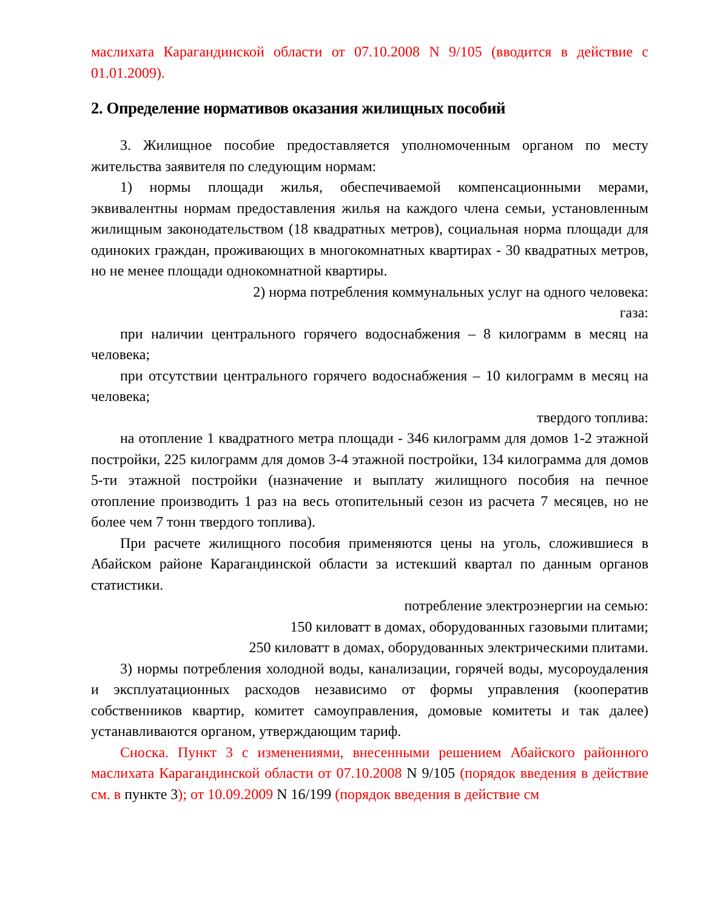маслихата Карагандинской области от 07.10.2008 N 9/105 (вводится в действие с 01.01.2009).
2. Определение нормативов оказания жилищных пособий
3. Жилищное пособие предоставляется уполномоченным органом по месту жительства заявителя по следующим нормам:
1) нормы площади жилья, обеспечиваемой компенсационными мерами, эквивалентны нормам предоставления жилья на каждого члена семьи, установленным жилищным законодательством (18 квадратных метров), социальная норма площади для одиноких граждан, проживающих в многокомнатных квартирах - 30 квадратных метров, но не менее площади однокомнатной квартиры.
2) норма потребления коммунальных услуг на одного человека:
газа:
при наличии центрального горячего водоснабжения – 8 килограмм в месяц на человека;
при отсутствии центрального горячего водоснабжения – 10 килограмм в месяц на человека;
твердого топлива:
на отопление 1 квадратного метра площади - 346 килограмм для домов 1-2 этажной постройки, 225 килограмм для домов 3-4 этажной постройки, 134 килограмма для домов 5-ти этажной постройки (назначение и выплату жилищного пособия на печное отопление производить 1 раз на весь отопительный сезон из расчета 7 месяцев, но не более чем 7 тонн твердого топлива).
При расчете жилищного пособия применяются цены на уголь, сложившиеся в Абайском районе Карагандинской области за истекший квартал по данным органов статистики.
потребление электроэнергии на семью:
150 киловатт в домах, оборудованных газовыми плитами;
250 киловатт в домах, оборудованных электрическими плитами.
3) нормы потребления холодной воды, канализации, горячей воды, мусороудаления и эксплуатационных расходов независимо от формы управления (кооператив собственников квартир, комитет самоуправления, домовые комитеты и так далее) устанавливаются органом, утверждающим тариф.
Сноска. Пункт 3 с изменениями, внесенными решением Абайского районного маслихата Карагандинской области от 07.10.2008 N 9/105 (порядок введения в действие см. в пункте 3); от 10.09.2009 N 16/199 (порядок введения в действие см